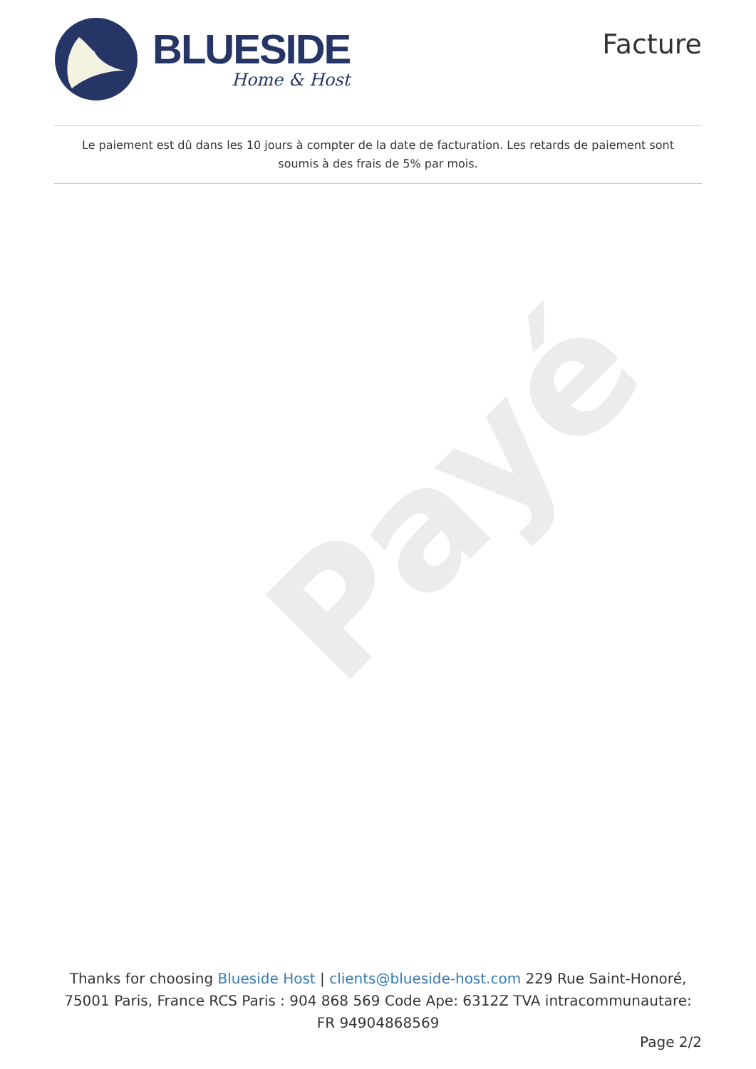Payé
BLUESIDE
Home & Host
Facture
Le paiement est dû dans les 10 jours à compter de la date de facturation. Les retards de paiement sont soumis à des frais de 5% par mois.
Thanks for choosing Blueside Host | clients@blueside-host.com 229 Rue Saint-Honoré, 75001 Paris, France RCS Paris : 904 868 569 Code Ape: 6312Z TVA intracommunautare: FR 94904868569
Page 2/2